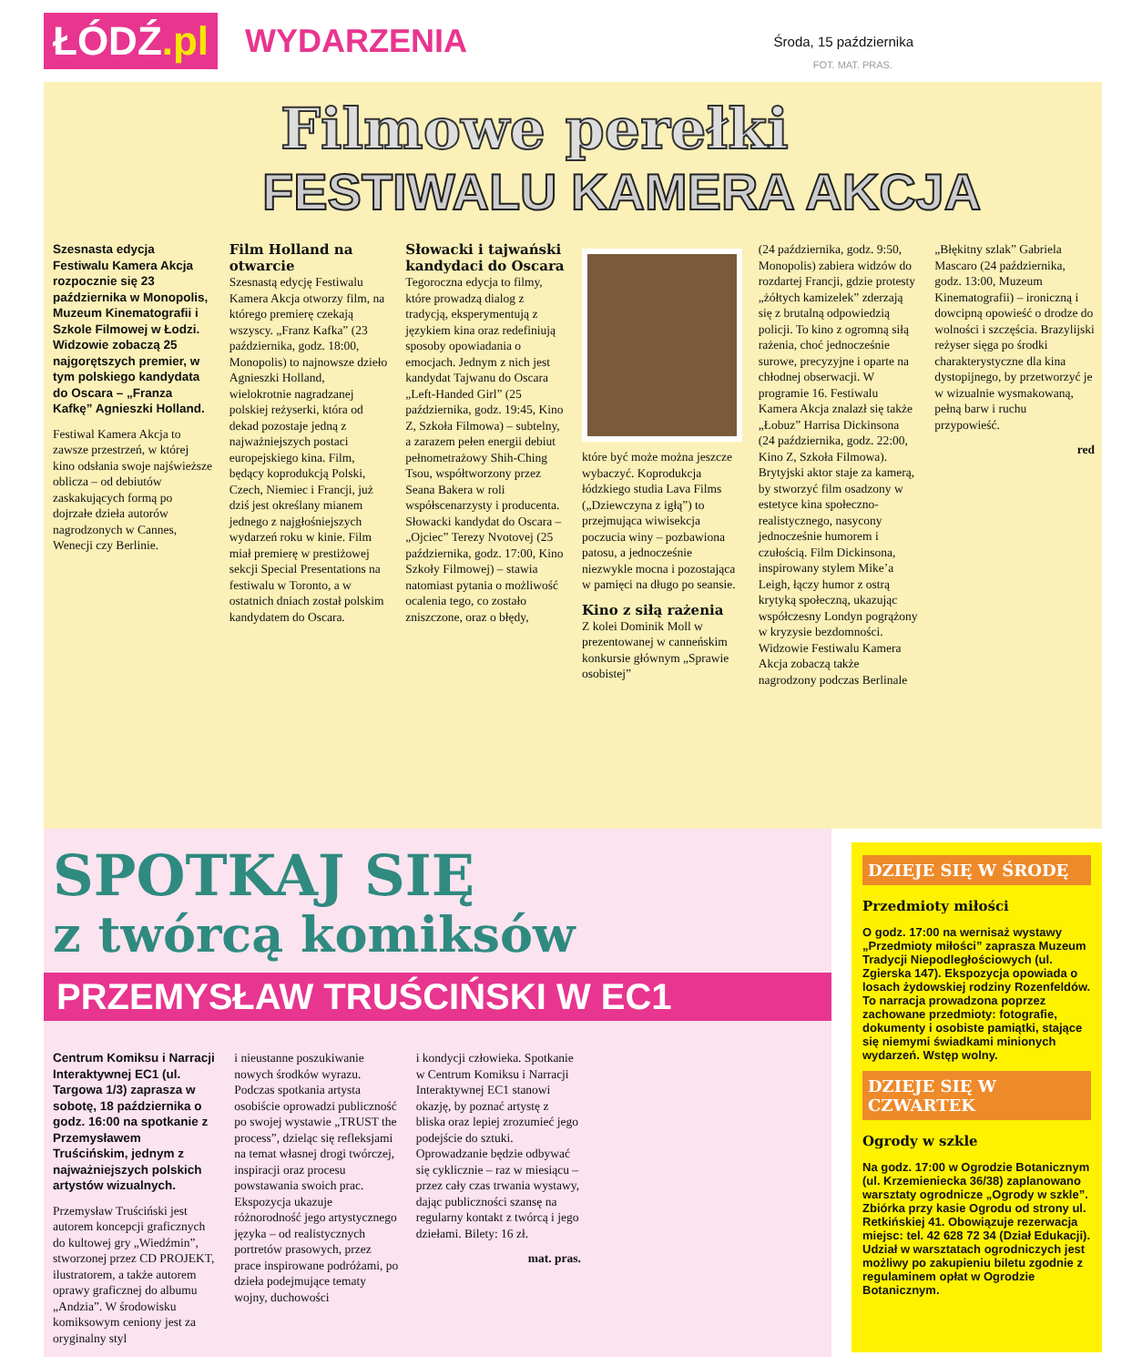ŁÓDŹ.pl
WYDARZENIA
Środa, 15 października
FOT. MAT. PRAS.
Filmowe perełki
FESTIWALU KAMERA AKCJA
Szesnasta edycja Festiwalu Kamera Akcja rozpocznie się 23 października w Monopolis, Muzeum Kinematografii i Szkole Filmowej w Łodzi. Widzowie zobaczą 25 najgorętszych premier, w tym polskiego kandydata do Oscara – „Franza Kafkę” Agnieszki Holland.
Festiwal Kamera Akcja to zawsze przestrzeń, w której kino odsłania swoje najświeższe oblicza – od debiutów zaskakujących formą po dojrzałe dzieła autorów nagrodzonych w Cannes, Wenecji czy Berlinie.
Film Holland na otwarcie
Szesnastą edycję Festiwalu Kamera Akcja otworzy film, na którego premierę czekają wszyscy. „Franz Kafka” (23 października, godz. 18:00, Monopolis) to najnowsze dzieło Agnieszki Holland, wielokrotnie nagradzanej polskiej reżyserki, która od dekad pozostaje jedną z najważniejszych postaci europejskiego kina. Film, będący koprodukcją Polski, Czech, Niemiec i Francji, już dziś jest określany mianem jednego z najgłośniejszych wydarzeń roku w kinie. Film miał premierę w prestiżowej sekcji Special Presentations na festiwalu w Toronto, a w ostatnich dniach został polskim kandydatem do Oscara.
Słowacki i tajwański kandydaci do Oscara
Tegoroczna edycja to filmy, które prowadzą dialog z tradycją, eksperymentują z językiem kina oraz redefiniują sposoby opowiadania o emocjach. Jednym z nich jest kandydat Tajwanu do Oscara „Left-Handed Girl” (25 października, godz. 19:45, Kino Z, Szkoła Filmowa) – subtelny, a zarazem pełen energii debiut pełnometrażowy Shih-Ching Tsou, współtworzony przez Seana Bakera w roli współscenarzysty i producenta. Słowacki kandydat do Oscara – „Ojciec” Terezy Nvotovej (25 października, godz. 17:00, Kino Szkoły Filmowej) – stawia natomiast pytania o możliwość ocalenia tego, co zostało zniszczone, oraz o błędy,
które być może można jeszcze wybaczyć. Koprodukcja łódzkiego studia Lava Films („Dziewczyna z igłą”) to przejmująca wiwisekcja poczucia winy – pozbawiona patosu, a jednocześnie niezwykle mocna i pozostająca w pamięci na długo po seansie.
Kino z siłą rażenia
Z kolei Dominik Moll w prezentowanej w canneńskim konkursie głównym „Sprawie osobistej”
(24 października, godz. 9:50, Monopolis) zabiera widzów do rozdartej Francji, gdzie protesty „żółtych kamizelek” zderzają się z brutalną odpowiedzią policji. To kino z ogromną siłą rażenia, choć jednocześnie surowe, precyzyjne i oparte na chłodnej obserwacji. W programie 16. Festiwalu Kamera Akcja znalazł się także „Łobuz” Harrisa Dickinsona (24 października, godz. 22:00, Kino Z, Szkoła Filmowa). Brytyjski aktor staje za kamerą, by stworzyć film osadzony w estetyce kina społeczno-realistycznego, nasycony jednocześnie humorem i czułością. Film Dickinsona, inspirowany stylem Mike’a Leigh, łączy humor z ostrą krytyką społeczną, ukazując współczesny Londyn pogrążony w kryzysie bezdomności. Widzowie Festiwalu Kamera Akcja zobaczą także nagrodzony podczas Berlinale
„Błękitny szlak” Gabriela Mascaro (24 października, godz. 13:00, Muzeum Kinematografii) – ironiczną i dowcipną opowieść o drodze do wolności i szczęścia. Brazylijski reżyser sięga po środki charakterystyczne dla kina dystopijnego, by przetworzyć je w wizualnie wysmakowaną, pełną barw i ruchu przypowieść.
red
SPOTKAJ SIĘ
z twórcą komiksów
PRZEMYSŁAW TRUŚCIŃSKI W EC1
Centrum Komiksu i Narracji Interaktywnej EC1 (ul. Targowa 1/3) zaprasza w sobotę, 18 października o godz. 16:00 na spotkanie z Przemysławem Truścińskim, jednym z najważniejszych polskich artystów wizualnych.
Przemysław Truściński jest autorem koncepcji graficznych do kultowej gry „Wiedźmin”, stworzonej przez CD PROJEKT, ilustratorem, a także autorem oprawy graficznej do albumu „Andzia”. W środowisku komiksowym ceniony jest za oryginalny styl
i nieustanne poszukiwanie nowych środków wyrazu. Podczas spotkania artysta osobiście oprowadzi publiczność po swojej wystawie „TRUST the process”, dzieląc się refleksjami na temat własnej drogi twórczej, inspiracji oraz procesu powstawania swoich prac. Ekspozycja ukazuje różnorodność jego artystycznego języka – od realistycznych portretów prasowych, przez prace inspirowane podróżami, po dzieła podejmujące tematy wojny, duchowości
i kondycji człowieka. Spotkanie w Centrum Komiksu i Narracji Interaktywnej EC1 stanowi okazję, by poznać artystę z bliska oraz lepiej zrozumieć jego podejście do sztuki. Oprowadzanie będzie odbywać się cyklicznie – raz w miesiącu – przez cały czas trwania wystawy, dając publiczności szansę na regularny kontakt z twórcą i jego dziełami. Bilety: 16 zł.
mat. pras.
DZIEJE SIĘ W ŚRODĘ
Przedmioty miłości
O godz. 17:00 na wernisaż wystawy „Przedmioty miłości” zaprasza Muzeum Tradycji Niepodległościowych (ul. Zgierska 147). Ekspozycja opowiada o losach żydowskiej rodziny Rozenfeldów. To narracja prowadzona poprzez zachowane przedmioty: fotografie, dokumenty i osobiste pamiątki, stające się niemymi świadkami minionych wydarzeń. Wstęp wolny.
DZIEJE SIĘ W CZWARTEK
Ogrody w szkle
Na godz. 17:00 w Ogrodzie Botanicznym (ul. Krzemieniecka 36/38) zaplanowano warsztaty ogrodnicze „Ogrody w szkle”. Zbiórka przy kasie Ogrodu od strony ul. Retkińskiej 41. Obowiązuje rezerwacja miejsc: tel. 42 628 72 34 (Dział Edukacji). Udział w warsztatach ogrodniczych jest możliwy po zakupieniu biletu zgodnie z regulaminem opłat w Ogrodzie Botanicznym.